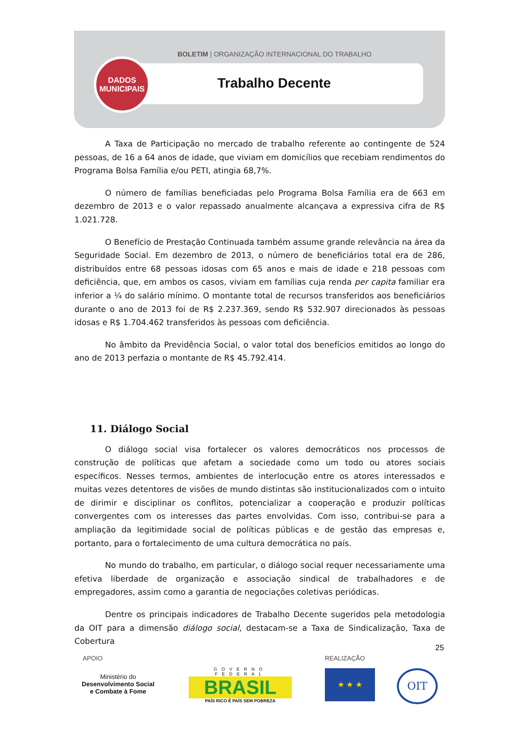BOLETIM | ORGANIZAÇÃO INTERNACIONAL DO TRABALHO
Trabalho Decente
DADOS
MUNICIPAIS
A Taxa de Participação no mercado de trabalho referente ao contingente de 524 pessoas, de 16 a 64 anos de idade, que viviam em domicílios que recebiam rendimentos do Programa Bolsa Família e/ou PETI, atingia 68,7%.
O número de famílias beneficiadas pelo Programa Bolsa Família era de 663 em dezembro de 2013 e o valor repassado anualmente alcançava a expressiva cifra de R$ 1.021.728.
O Benefício de Prestação Continuada também assume grande relevância na área da Seguridade Social. Em dezembro de 2013, o número de beneficiários total era de 286, distribuídos entre 68 pessoas idosas com 65 anos e mais de idade e 218 pessoas com deficiência, que, em ambos os casos, viviam em famílias cuja renda per capita familiar era inferior a ¼ do salário mínimo. O montante total de recursos transferidos aos beneficiários durante o ano de 2013 foi de R$ 2.237.369, sendo R$ 532.907 direcionados às pessoas idosas e R$ 1.704.462 transferidos às pessoas com deficiência.
No âmbito da Previdência Social, o valor total dos benefícios emitidos ao longo do ano de 2013 perfazia o montante de R$ 45.792.414.
11. Diálogo Social
O diálogo social visa fortalecer os valores democráticos nos processos de construção de políticas que afetam a sociedade como um todo ou atores sociais específicos. Nesses termos, ambientes de interlocução entre os atores interessados e muitas vezes detentores de visões de mundo distintas são institucionalizados com o intuito de dirimir e disciplinar os conflitos, potencializar a cooperação e produzir políticas convergentes com os interesses das partes envolvidas. Com isso, contribui-se para a ampliação da legitimidade social de políticas públicas e de gestão das empresas e, portanto, para o fortalecimento de uma cultura democrática no país.
No mundo do trabalho, em particular, o diálogo social requer necessariamente uma efetiva liberdade de organização e associação sindical de trabalhadores e de empregadores, assim como a garantia de negociações coletivas periódicas.
Dentre os principais indicadores de Trabalho Decente sugeridos pela metodologia da OIT para a dimensão diálogo social, destacam-se a Taxa de Sindicalização, Taxa de Cobertura
25
APOIO REALIZAÇÃO
Ministério do
Desenvolvimento Social
e Combate à Fome
GOVERNO FEDERAL
BRASIL
PAÍS RICO É PAÍS SEM POBREZA
★ ★ ★ OIT